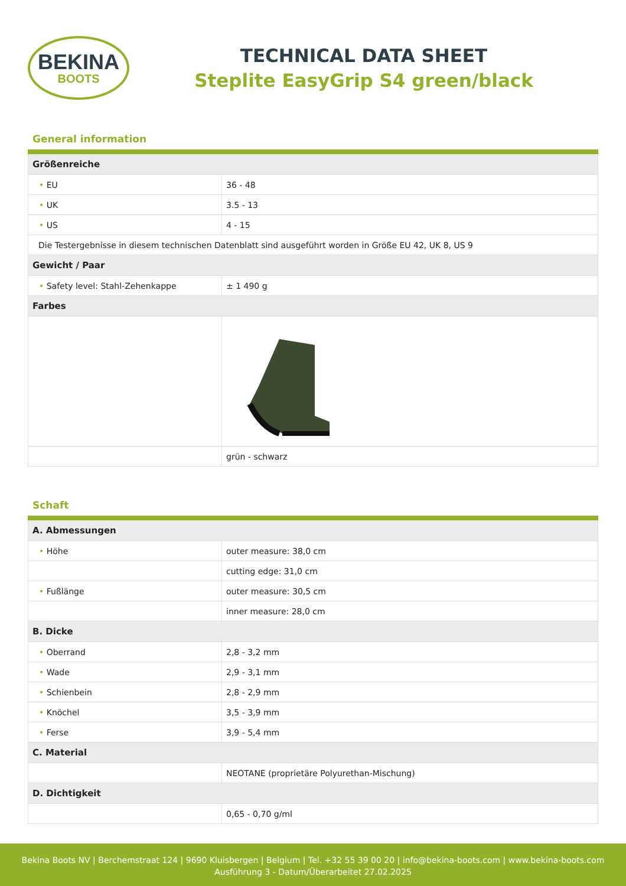BEKINA
BOOTS
TECHNICAL DATA SHEET
Steplite EasyGrip S4 green/black
General information
| Größenreiche | |
| • EU | 36 - 48 |
| • UK | 3.5 - 13 |
| • US | 4 - 15 |
| Die Testergebnisse in diesem technischen Datenblatt sind ausgeführt worden in Größe EU 42, UK 8, US 9 | |
| Gewicht / Paar | |
| • Safety level: Stahl-Zehenkappe | ± 1 490 g |
| Farbes | |
| | grün - schwarz |
Schaft
| A. Abmessungen | |
| • Höhe | outer measure: 38,0 cm |
| | cutting edge: 31,0 cm |
| • Fußlänge | outer measure: 30,5 cm |
| | inner measure: 28,0 cm |
| B. Dicke | |
| • Oberrand | 2,8 - 3,2 mm |
| • Wade | 2,9 - 3,1 mm |
| • Schienbein | 2,8 - 2,9 mm |
| • Knöchel | 3,5 - 3,9 mm |
| • Ferse | 3,9 - 5,4 mm |
| C. Material | |
| | NEOTANE (proprietäre Polyurethan-Mischung) |
| D. Dichtigkeit | |
| | 0,65 - 0,70 g/ml |
Bekina Boots NV | Berchemstraat 124 | 9690 Kluisbergen | Belgium | Tel. +32 55 39 00 20 | info@bekina-boots.com | www.bekina-boots.com
Ausführung 3 - Datum/Überarbeitet 27.02.2025